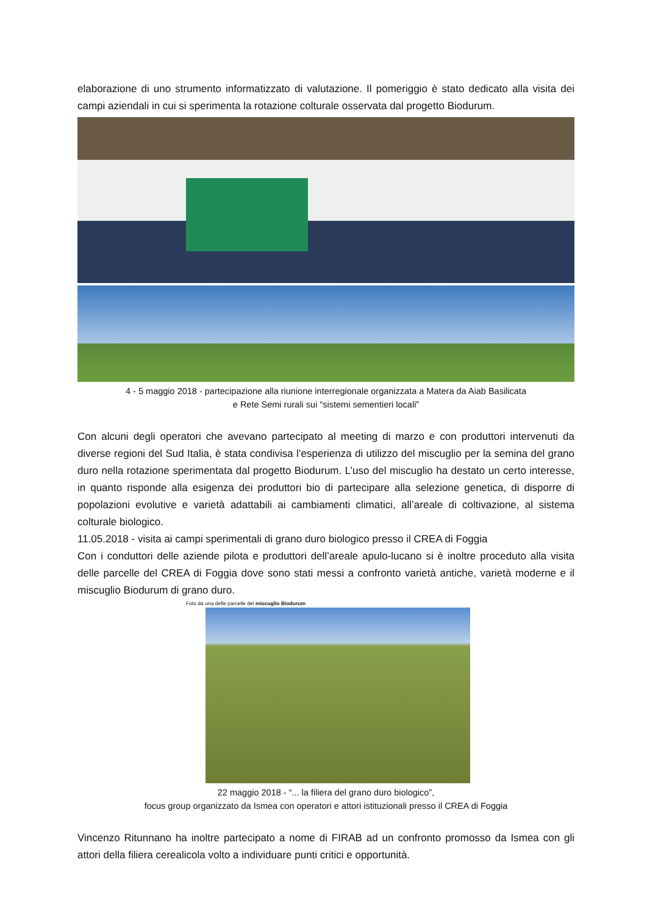elaborazione di uno strumento informatizzato di valutazione. Il pomeriggio è stato dedicato alla visita dei campi aziendali in cui si sperimenta la rotazione colturale osservata dal progetto Biodurum.
4 - 5 maggio 2018 - partecipazione alla riunione interregionale organizzata a Matera da Aiab Basilicata
e Rete Semi rurali sui “sistemi sementieri locali”
Con alcuni degli operatori che avevano partecipato al meeting di marzo e con produttori intervenuti da diverse regioni del Sud Italia, è stata condivisa l’esperienza di utilizzo del miscuglio per la semina del grano duro nella rotazione sperimentata dal progetto Biodurum. L’uso del miscuglio ha destato un certo interesse, in quanto risponde alla esigenza dei produttori bio di partecipare alla selezione genetica, di disporre di popolazioni evolutive e varietà adattabili ai cambiamenti climatici, all’areale di coltivazione, al sistema colturale biologico.
11.05.2018 - visita ai campi sperimentali di grano duro biologico presso il CREA di Foggia
Con i conduttori delle aziende pilota e produttori dell’areale apulo-lucano si è inoltre proceduto alla visita delle parcelle del CREA di Foggia dove sono stati messi a confronto varietà antiche, varietà moderne e il miscuglio Biodurum di grano duro.
Foto da una delle parcelle del miscuglio Biodurum
22 maggio 2018 - “... la filiera del grano duro biologico”,
focus group organizzato da Ismea con operatori e attori istituzionali presso il CREA di Foggia
Vincenzo Ritunnano ha inoltre partecipato a nome di FIRAB ad un confronto promosso da Ismea con gli attori della filiera cerealicola volto a individuare punti critici e opportunità.